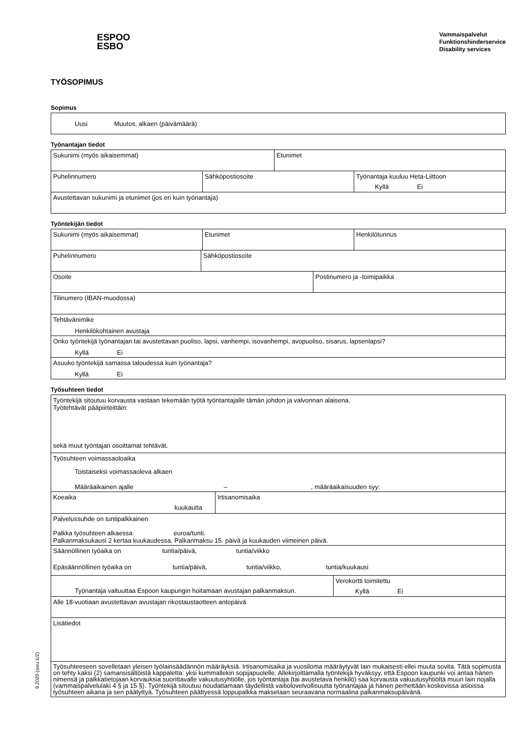ESPOO
ESBO
Vammaispalvelut
Funktionshinderservice
Disability services
TYÖSOPIMUS
Sopimus
Uusi Muutos, alkaen (päivämäärä)
Työnantajan tiedot
Sukunimi (myös aikaisemmat) Etunimet
Puhelinnumero Sähköpostiosoite Työnantaja kuuluu Heta-Liittoon
Kyllä Ei
Avustettavan sukunimi ja etunimet (jos eri kuin työnantaja)
Työntekijän tiedot
Sukunimi (myös aikaisemmat) Etunimet Henkilötunnus
Puhelinnumero Sähköpostiosoite
Osoite Postinumero ja -toimipaikka
Tilinumero (IBAN-muodossa)
Tehtävänimike
Henkilökohtainen avustaja
Onko työntekijä työnantajan tai avustettavan puoliso, lapsi, vanhempi, isovanhempi, avopuoliso, sisarus, lapsenlapsi?
Kyllä Ei
Asuuko työntekijä samassa taloudessa kuin työnantaja?
Kyllä Ei
Työsuhteen tiedot
Työntekijä sitoutuu korvausta vastaan tekemään työtä työntantajalle tämän johdon ja valvonnan alaisena.
Työtehtävät pääpiirteittäin:
sekä muut työntajan osoittamat tehtävät.
Työsuhteen voimassaoloaika
Toistaiseksi voimassaoleva alkaen
Määräaikainen ajalle –, määräaikaisuuden syy:
Koeaika
kuukautta
Irtisanomisaika
Palvelussuhde on tuntipalkkainen
Palkka työsuhteen alkaessa euroa/tunti.
Palkanmaksukausi 2 kertaa kuukaudessa. Palkanmaksu 15. päivä ja kuukauden viimeinen päivä.
Säännöllinen työaika on tuntia/päivä, tuntia/viikko
Epäsäännöllinen työaika on tuntia/päivä, tuntia/viikko, tuntia/kuukausi
Työnantaja valtuuttaa Espoon kaupungin hoitamaan avustajan palkanmaksun.
Verokortti toimitettu
Kyllä Ei
Alle 18-vuotiaan avustettavan avustajan rikostaustaotteen antopäivä
Lisätiedot
Työsuhteeseen sovelletaan yleisen työlainsäädännön määräyksiä. Irtisanomisaika ja vuosiloma määräytyvät lain mukaisesti ellei muuta sovita. Tätä sopimusta on tehty kaksi (2) samansisältöistä kappaletta: yksi kummallekin sopijapuolelle. Allekirjoittamalla työntekijä hyväksyy, että Espoon kaupunki voi antaa hänen nimensä ja palkkatietojaan korvauksia suorittavalle vakuutusyhtiölle, jos työntantaja (tai avustetava henkilö) saa korvausta vakuutusyhtiöltä muun lain nojalla (vammaispalvelulaki 4 § ja 15 §). Työntekijä sitoutuu noudattamaan täydellistä vaitiolovelvollisuutta työnantajaa ja hänen perhettään koskevissa asioissa työsuhteen aikana ja sen päätyttyä. Työsuhteen päättyessä loppupalkka maksetaan seuraavana normaalina palkanmaksupäivänä.
9.2020 (sivu 1/2)